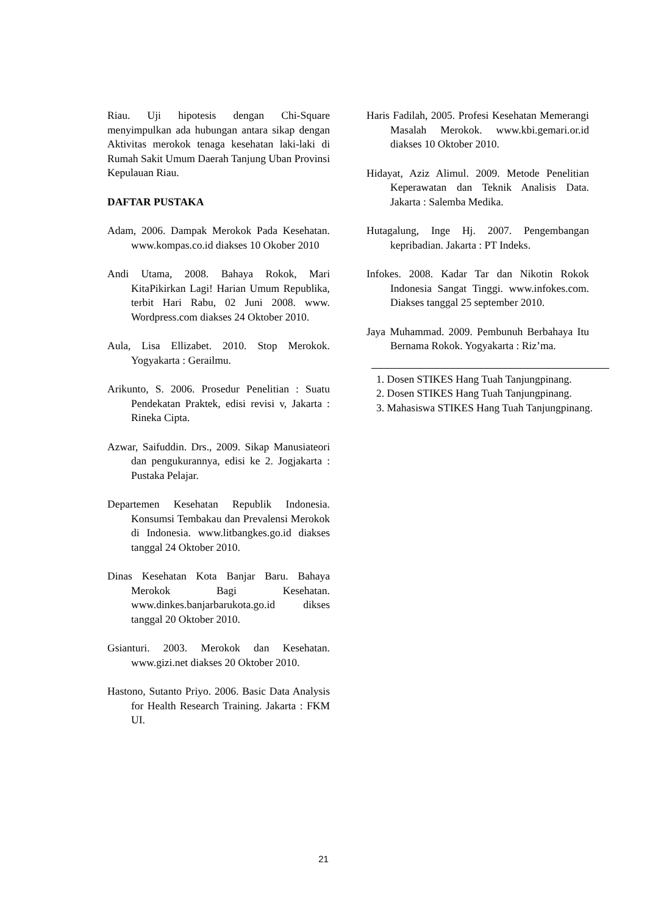Riau. Uji hipotesis dengan Chi-Square menyimpulkan ada hubungan antara sikap dengan Aktivitas merokok tenaga kesehatan laki-laki di Rumah Sakit Umum Daerah Tanjung Uban Provinsi Kepulauan Riau.
DAFTAR PUSTAKA
Adam, 2006. Dampak Merokok Pada Kesehatan. www.kompas.co.id diakses 10 Okober 2010
Andi Utama, 2008. Bahaya Rokok, Mari KitaPikirkan Lagi! Harian Umum Republika, terbit Hari Rabu, 02 Juni 2008. www. Wordpress.com diakses 24 Oktober 2010.
Aula, Lisa Ellizabet. 2010. Stop Merokok. Yogyakarta : Gerailmu.
Arikunto, S. 2006. Prosedur Penelitian : Suatu Pendekatan Praktek, edisi revisi v, Jakarta : Rineka Cipta.
Azwar, Saifuddin. Drs., 2009. Sikap Manusiateori dan pengukurannya, edisi ke 2. Jogjakarta : Pustaka Pelajar.
Departemen Kesehatan Republik Indonesia. Konsumsi Tembakau dan Prevalensi Merokok di Indonesia. www.litbangkes.go.id diakses tanggal 24 Oktober 2010.
Dinas Kesehatan Kota Banjar Baru. Bahaya Merokok Bagi Kesehatan. www.dinkes.banjarbarukota.go.id dikses tanggal 20 Oktober 2010.
Gsianturi. 2003. Merokok dan Kesehatan. www.gizi.net diakses 20 Oktober 2010.
Hastono, Sutanto Priyo. 2006. Basic Data Analysis for Health Research Training. Jakarta : FKM UI.
Haris Fadilah, 2005. Profesi Kesehatan Memerangi Masalah Merokok. www.kbi.gemari.or.id diakses 10 Oktober 2010.
Hidayat, Aziz Alimul. 2009. Metode Penelitian Keperawatan dan Teknik Analisis Data. Jakarta : Salemba Medika.
Hutagalung, Inge Hj. 2007. Pengembangan kepribadian. Jakarta : PT Indeks.
Infokes. 2008. Kadar Tar dan Nikotin Rokok Indonesia Sangat Tinggi. www.infokes.com. Diakses tanggal 25 september 2010.
Jaya Muhammad. 2009. Pembunuh Berbahaya Itu Bernama Rokok. Yogyakarta : Riz’ma.
1. Dosen STIKES Hang Tuah Tanjungpinang.
2. Dosen STIKES Hang Tuah Tanjungpinang.
3. Mahasiswa STIKES Hang Tuah Tanjungpinang.
21